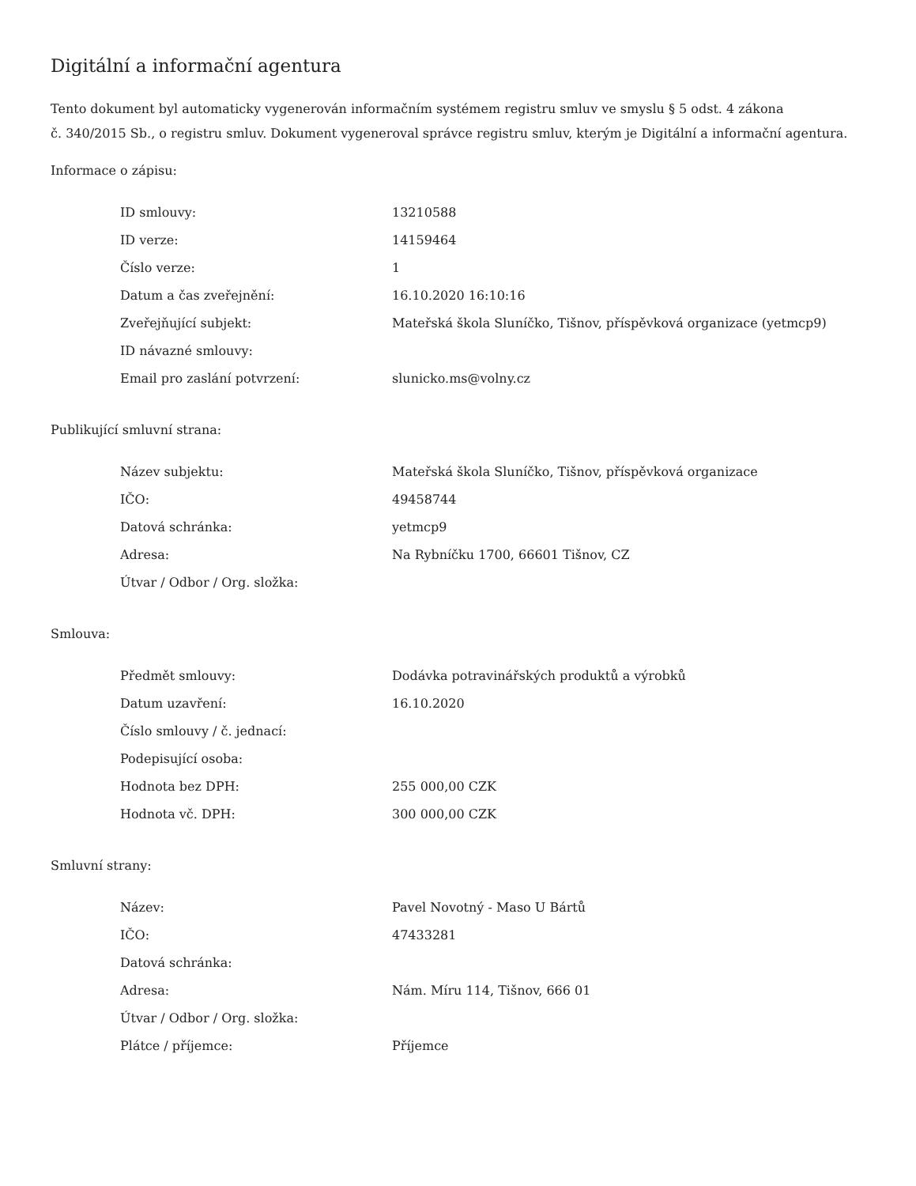Digitální a informační agentura
Tento dokument byl automaticky vygenerován informačním systémem registru smluv ve smyslu § 5 odst. 4 zákona
č. 340/2015 Sb., o registru smluv. Dokument vygeneroval správce registru smluv, kterým je Digitální a informační agentura.
Informace o zápisu:
| ID smlouvy: | 13210588 |
| ID verze: | 14159464 |
| Číslo verze: | 1 |
| Datum a čas zveřejnění: | 16.10.2020 16:10:16 |
| Zveřejňující subjekt: | Mateřská škola Sluníčko, Tišnov, příspěvková organizace (yetmcp9) |
| ID návazné smlouvy: | |
| Email pro zaslání potvrzení: | slunicko.ms@volny.cz |
Publikující smluvní strana:
| Název subjektu: | Mateřská škola Sluníčko, Tišnov, příspěvková organizace |
| IČO: | 49458744 |
| Datová schránka: | yetmcp9 |
| Adresa: | Na Rybníčku 1700, 66601 Tišnov, CZ |
| Útvar / Odbor / Org. složka: | |
Smlouva:
| Předmět smlouvy: | Dodávka potravinářských produktů a výrobků |
| Datum uzavření: | 16.10.2020 |
| Číslo smlouvy / č. jednací: | |
| Podepisující osoba: | |
| Hodnota bez DPH: | 255 000,00 CZK |
| Hodnota vč. DPH: | 300 000,00 CZK |
Smluvní strany:
| Název: | Pavel Novotný - Maso U Bártů |
| IČO: | 47433281 |
| Datová schránka: | |
| Adresa: | Nám. Míru 114, Tišnov, 666 01 |
| Útvar / Odbor / Org. složka: | |
| Plátce / příjemce: | Příjemce |